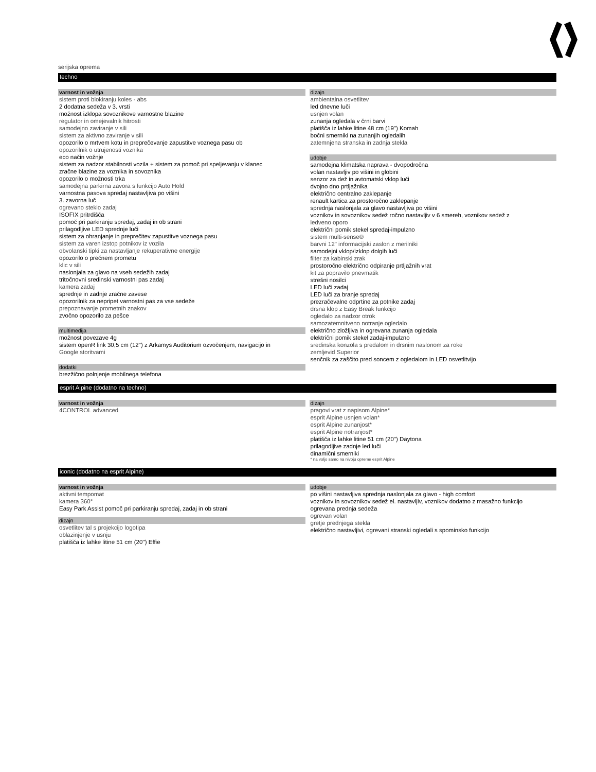serijska oprema
techno
varnost in vožnja
sistem proti blokiranju koles - abs
2 dodatna sedeža v 3. vrsti
možnost izklopa sovoznikove varnostne blazine
regulator in omejevalnik hitrosti
samodejno zaviranje v sili
sistem za aktivno zaviranje v sili
opozorilo o mrtvem kotu in preprečevanje zapustitve voznega pasu ob
opozorilnik o utrujenosti voznika
eco način vožnje
sistem za nadzor stabilnosti vozila + sistem za pomoč pri speljevanju v klanec
zračne blazine za voznika in sovoznika
opozorilo o možnosti trka
samodejna parkirna zavora s funkcijo Auto Hold
varnostna pasova spredaj nastavljiva po višini
3. zavorna luč
ogrevano steklo zadaj
ISOFIX pritrdišča
pomoč pri parkiranju spredaj, zadaj in ob strani
prilagodljive LED sprednje luči
sistem za ohranjanje in preprečitev zapustitve voznega pasu
sistem za varen izstop potnikov iz vozila
obvolanski tipki za nastavljanje rekuperativne energije
opozorilo o prečnem prometu
klic v sili
naslonjala za glavo na vseh sedežih zadaj
tritočnovni sredinski varnostni pas zadaj
kamera zadaj
sprednje in zadnje zračne zavese
opozorilnik za nepripet varnostni pas za vse sedeže
prepoznavanje prometnih znakov
zvočno opozorilo za pešce
multimedija
možnost povezave 4g
sistem openR link 30,5 cm (12'') z Arkamys Auditorium ozvočenjem, navigacijo in
Google storitvami
dodatki
brezžično polnjenje mobilnega telefona
dizajn
ambientalna osvetlitev
led dnevne luči
usnjen volan
zunanja ogledala v črni barvi
platišča iz lahke litine 48 cm (19") Komah
bočni smerniki na zunanjih ogledalih
zatemnjena stranska in zadnja stekla
udobje
samodejna klimatska naprava - dvopodročna
volan nastavljiv po višini in globini
senzor za dež in avtomatski vklop luči
dvojno dno prtljažnika
električno centralno zaklepanje
renault kartica za prostoročno zaklepanje
sprednja naslonjala za glavo nastavljiva po višini
voznikov in sovoznikov sedež ročno nastavljiv v 6 smereh, voznikov sedež z
ledveno oporo
električni pomik stekel spredaj-impulzno
sistem multi-sense®
barvni 12" informacijski zaslon z merilniki
samodejni vklop/izklop dolgih luči
filter za kabinski zrak
prostoročno električno odpiranje prtljažnih vrat
kit za popravilo pnevmatik
strešni nosilci
LED luči zadaj
LED luči za branje spredaj
prezračevalne odprtine za potnike zadaj
drsna klop z Easy Break funkcijo
ogledalo za nadzor otrok
samozatemnitveno notranje ogledalo
električno zložljiva in ogrevana zunanja ogledala
električni pomik stekel zadaj-impulzno
sredinska konzola s predalom in drsnim naslonom za roke
zemljevid Superior
senčnik za zaščito pred soncem z ogledalom in LED osvetlitvijo
esprit Alpine (dodatno na techno)
varnost in vožnja
4CONTROL advanced
dizajn
pragovi vrat z napisom Alpine*
esprit Alpine usnjen volan*
esprit Alpine zunanjost*
esprit Alpine notranjost*
platišča iz lahke litine 51 cm (20") Daytona
prilagodljive zadnje led luči
dinamični smerniki
* na voljo samo na nivoju opreme esprit Alpine
iconic (dodatno na esprit Alpine)
varnost in vožnja
aktivni tempomat
kamera 360°
Easy Park Assist pomoč pri parkiranju spredaj, zadaj in ob strani
dizajn
osvetlitev tal s projekcijo logotipa
oblazinjenje v usnju
platišča iz lahke litine 51 cm (20'') Effie
udobje
po višini nastavljiva sprednja naslonjala za glavo - high comfort
voznikov in sovoznikov sedež el. nastavljiv, voznikov dodatno z masažno funkcijo
ogrevana prednja sedeža
ogrevan volan
gretje prednjega stekla
električno nastavljivi, ogrevani stranski ogledali s spominsko funkcijo